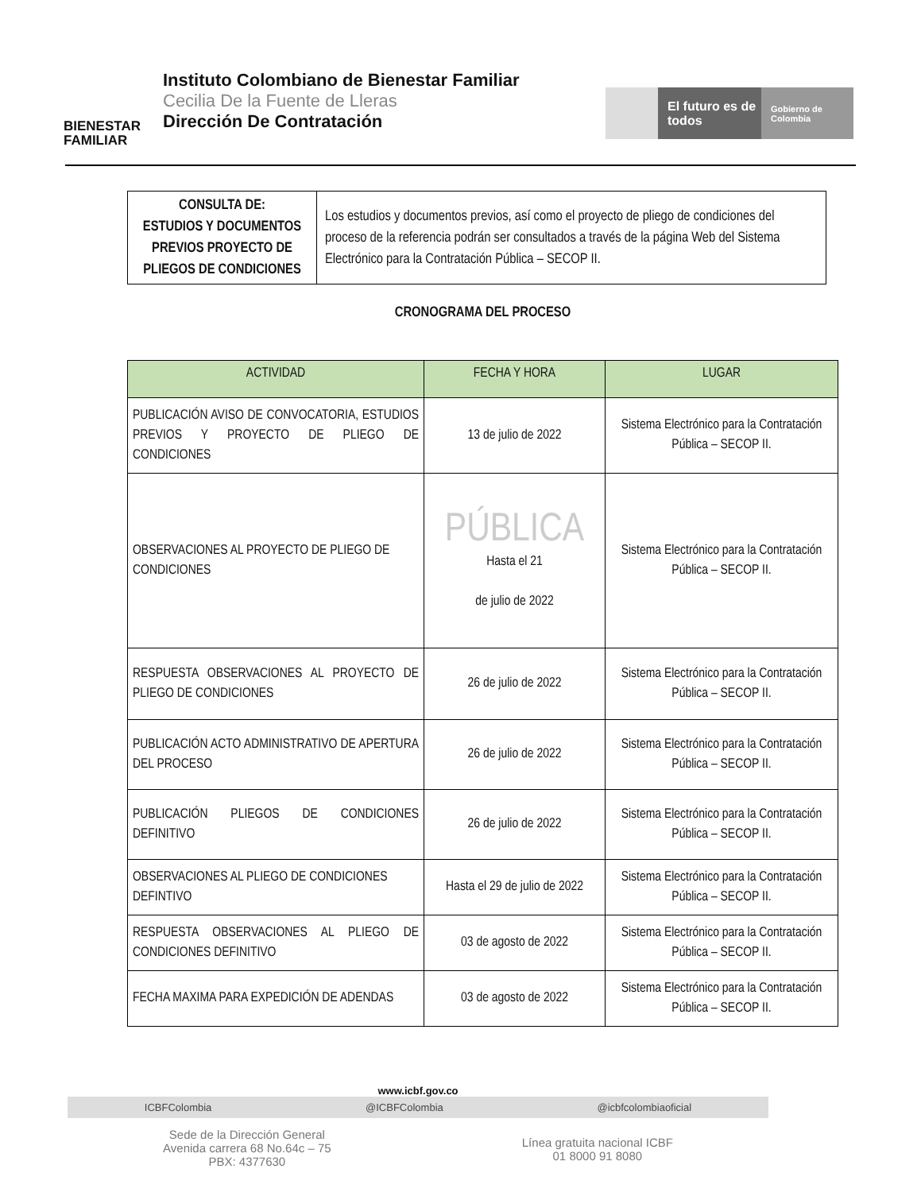BIENESTAR FAMILIAR
Instituto Colombiano de Bienestar Familiar
Cecilia De la Fuente de Lleras
Dirección De Contratación
El futuro es de todos
Gobierno de Colombia
| CONSULTA DE: ESTUDIOS Y DOCUMENTOS PREVIOS PROYECTO DE PLIEGOS DE CONDICIONES | Los estudios y documentos previos, así como el proyecto de pliego de condiciones del proceso de la referencia podrán ser consultados a través de la página Web del Sistema Electrónico para la Contratación Pública – SECOP II. |
CRONOGRAMA DEL PROCESO
| ACTIVIDAD | FECHA Y HORA | LUGAR |
| --- | --- | --- |
| PUBLICACIÓN AVISO DE CONVOCATORIA, ESTUDIOS PREVIOS Y PROYECTO DE PLIEGO DE CONDICIONES | 13 de julio de 2022 | Sistema Electrónico para la Contratación Pública – SECOP II. |
| OBSERVACIONES AL PROYECTO DE PLIEGO DE CONDICIONES | PÚBLICA Hasta el 21 de julio de 2022 | Sistema Electrónico para la Contratación Pública – SECOP II. |
| RESPUESTA OBSERVACIONES AL PROYECTO DE PLIEGO DE CONDICIONES | 26 de julio de 2022 | Sistema Electrónico para la Contratación Pública – SECOP II. |
| PUBLICACIÓN ACTO ADMINISTRATIVO DE APERTURA DEL PROCESO | 26 de julio de 2022 | Sistema Electrónico para la Contratación Pública – SECOP II. |
| PUBLICACIÓN PLIEGOS DE CONDICIONES DEFINITIVO | 26 de julio de 2022 | Sistema Electrónico para la Contratación Pública – SECOP II. |
| OBSERVACIONES AL PLIEGO DE CONDICIONES DEFINTIVO | Hasta el 29 de julio de 2022 | Sistema Electrónico para la Contratación Pública – SECOP II. |
| RESPUESTA OBSERVACIONES AL PLIEGO DE CONDICIONES DEFINITIVO | 03 de agosto de 2022 | Sistema Electrónico para la Contratación Pública – SECOP II. |
| FECHA MAXIMA PARA EXPEDICIÓN DE ADENDAS | 03 de agosto de 2022 | Sistema Electrónico para la Contratación Pública – SECOP II. |
www.icbf.gov.co
ICBFColombia @ICBFColombia @icbfcolombiaoficial
Sede de la Dirección General
Avenida carrera 68 No.64c – 75
PBX: 4377630
Línea gratuita nacional ICBF
01 8000 91 8080